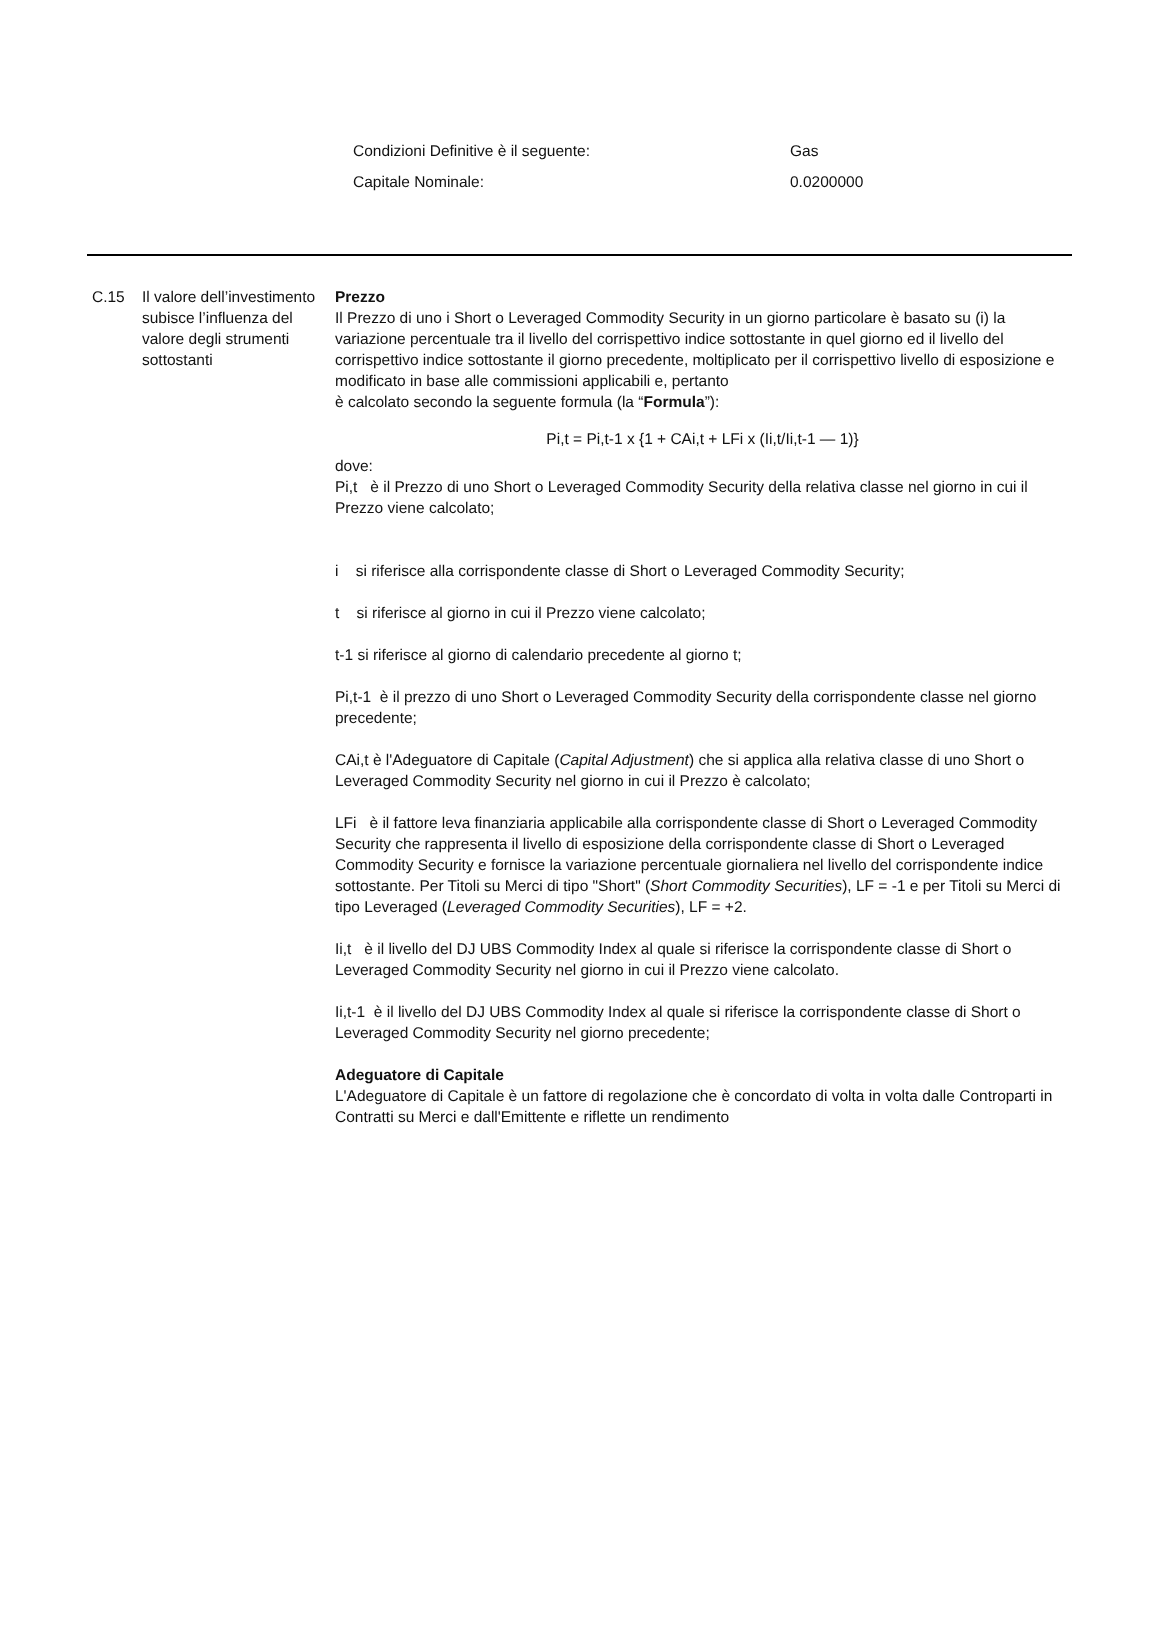| Condizioni Definitive è il seguente: | Gas |
| Capitale Nominale: | 0.0200000 |
C.15 Il valore dell’investimento subisce l’influenza del valore degli strumenti sottostanti
Prezzo
Il Prezzo di uno i Short o Leveraged Commodity Security in un giorno particolare è basato su (i) la variazione percentuale tra il livello del corrispettivo indice sottostante in quel giorno ed il livello del corrispettivo indice sottostante il giorno precedente, moltiplicato per il corrispettivo livello di esposizione e modificato in base alle commissioni applicabili e, pertanto
è calcolato secondo la seguente formula (la “Formula”):
Pi,t = Pi,t-1 x {1 + CAi,t + LFi x (Ii,t/Ii,t-1 — 1)}
dove:
Pi,t è il Prezzo di uno Short o Leveraged Commodity Security della relativa classe nel giorno in cui il Prezzo viene calcolato;
i si riferisce alla corrispondente classe di Short o Leveraged Commodity Security;
t si riferisce al giorno in cui il Prezzo viene calcolato;
t-1 si riferisce al giorno di calendario precedente al giorno t;
Pi,t-1 è il prezzo di uno Short o Leveraged Commodity Security della corrispondente classe nel giorno precedente;
CAi,t è l'Adeguatore di Capitale (Capital Adjustment) che si applica alla relativa classe di uno Short o Leveraged Commodity Security nel giorno in cui il Prezzo è calcolato;
LFi è il fattore leva finanziaria applicabile alla corrispondente classe di Short o Leveraged Commodity Security che rappresenta il livello di esposizione della corrispondente classe di Short o Leveraged Commodity Security e fornisce la variazione percentuale giornaliera nel livello del corrispondente indice sottostante. Per Titoli su Merci di tipo "Short" (Short Commodity Securities), LF = -1 e per Titoli su Merci di tipo Leveraged (Leveraged Commodity Securities), LF = +2.
Ii,t è il livello del DJ UBS Commodity Index al quale si riferisce la corrispondente classe di Short o Leveraged Commodity Security nel giorno in cui il Prezzo viene calcolato.
Ii,t-1 è il livello del DJ UBS Commodity Index al quale si riferisce la corrispondente classe di Short o Leveraged Commodity Security nel giorno precedente;
Adeguatore di Capitale
L'Adeguatore di Capitale è un fattore di regolazione che è concordato di volta in volta dalle Controparti in Contratti su Merci e dall'Emittente e riflette un rendimento